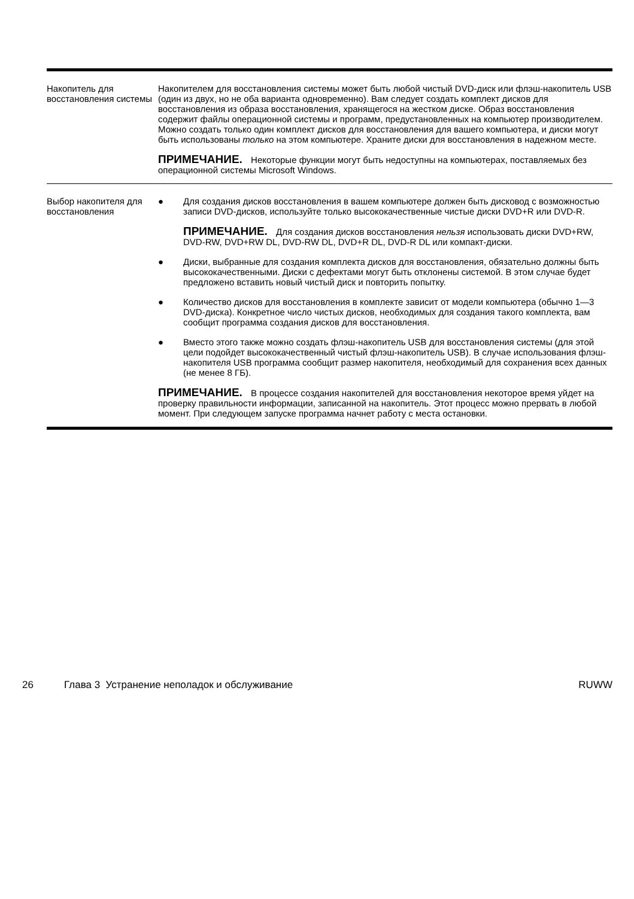| Накопитель для восстановления системы | Накопителем для восстановления системы может быть любой чистый DVD-диск или флэш-накопитель USB (один из двух, но не оба варианта одновременно). Вам следует создать комплект дисков для восстановления из образа восстановления, хранящегося на жестком диске. Образ восстановления содержит файлы операционной системы и программ, предустановленных на компьютер производителем. Можно создать только один комплект дисков для восстановления для вашего компьютера, и диски могут быть использованы только на этом компьютере. Храните диски для восстановления в надежном месте. ПРИМЕЧАНИЕ. Некоторые функции могут быть недоступны на компьютерах, поставляемых без операционной системы Microsoft Windows. |
| Выбор накопителя для восстановления | ● Для создания дисков восстановления в вашем компьютере должен быть дисковод с возможностью записи DVD-дисков, используйте только высококачественные чистые диски DVD+R или DVD-R. ПРИМЕЧАНИЕ. Для создания дисков восстановления нельзя использовать диски DVD+RW, DVD-RW, DVD+RW DL, DVD-RW DL, DVD+R DL, DVD-R DL или компакт-диски. ● Диски, выбранные для создания комплекта дисков для восстановления, обязательно должны быть высококачественными. Диски с дефектами могут быть отклонены системой. В этом случае будет предложено вставить новый чистый диск и повторить попытку. ● Количество дисков для восстановления в комплекте зависит от модели компьютера (обычно 1—3 DVD-диска). Конкретное число чистых дисков, необходимых для создания такого комплекта, вам сообщит программа создания дисков для восстановления. ● Вместо этого также можно создать флэш-накопитель USB для восстановления системы (для этой цели подойдет высококачественный чистый флэш-накопитель USB). В случае использования флэш-накопителя USB программа сообщит размер накопителя, необходимый для сохранения всех данных (не менее 8 ГБ). ПРИМЕЧАНИЕ. В процессе создания накопителей для восстановления некоторое время уйдет на проверку правильности информации, записанной на накопитель. Этот процесс можно прервать в любой момент. При следующем запуске программа начнет работу с места остановки. |
26 Глава 3 Устранение неполадок и обслуживание RUWW